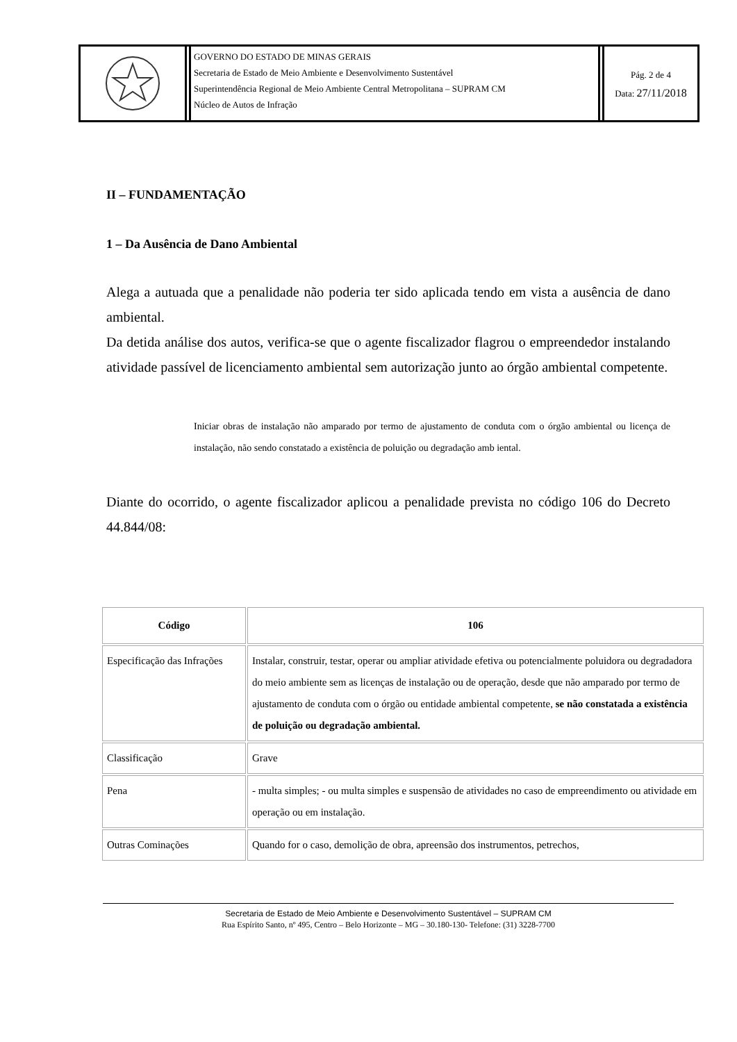GOVERNO DO ESTADO DE MINAS GERAIS
Secretaria de Estado de Meio Ambiente e Desenvolvimento Sustentável
Superintendência Regional de Meio Ambiente Central Metropolitana – SUPRAM CM
Núcleo de Autos de Infração
Pág. 2 de 4
Data: 27/11/2018
II – FUNDAMENTAÇÃO
1 – Da Ausência de Dano Ambiental
Alega a autuada que a penalidade não poderia ter sido aplicada tendo em vista a ausência de dano ambiental.
Da detida análise dos autos, verifica-se que o agente fiscalizador flagrou o empreendedor instalando atividade passível de licenciamento ambiental sem autorização junto ao órgão ambiental competente.
Iniciar obras de instalação não amparado por termo de ajustamento de conduta com o órgão ambiental ou licença de instalação, não sendo constatado a existência de poluição ou degradação amb iental.
Diante do ocorrido, o agente fiscalizador aplicou a penalidade prevista no código 106 do Decreto 44.844/08:
| Código | 106 |
| --- | --- |
| Especificação das Infrações | Instalar, construir, testar, operar ou ampliar atividade efetiva ou potencialmente poluidora ou degradadora do meio ambiente sem as licenças de instalação ou de operação, desde que não amparado por termo de ajustamento de conduta com o órgão ou entidade ambiental competente, se não constatada a existência de poluição ou degradação ambiental. |
| Classificação | Grave |
| Pena | - multa simples; - ou multa simples e suspensão de atividades no caso de empreendimento ou atividade em operação ou em instalação. |
| Outras Cominações | Quando for o caso, demolição de obra, apreensão dos instrumentos, petrechos, |
Secretaria de Estado de Meio Ambiente e Desenvolvimento Sustentável – SUPRAM CM
Rua Espírito Santo, nº 495, Centro – Belo Horizonte – MG – 30.180-130- Telefone: (31) 3228-7700